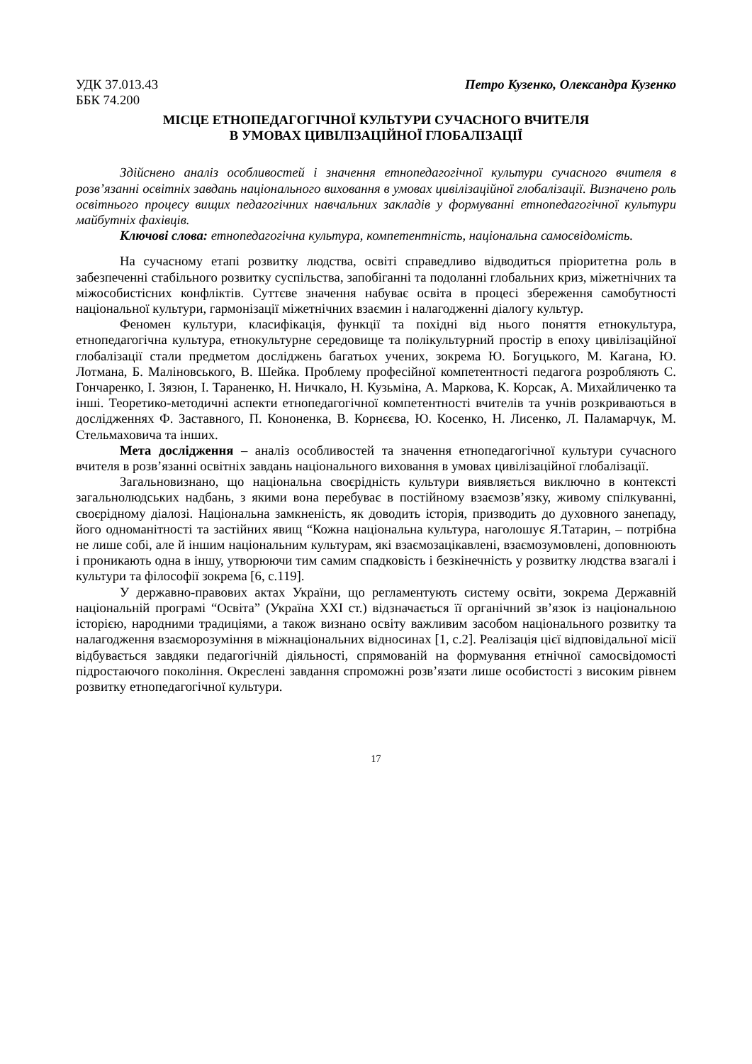УДК 37.013.43 Петро Кузенко, Олександра Кузенко
ББК 74.200
МІСЦЕ ЕТНОПЕДАГОГІЧНОЇ КУЛЬТУРИ СУЧАСНОГО ВЧИТЕЛЯ
В УМОВАХ ЦИВІЛІЗАЦІЙНОЇ ГЛОБАЛІЗАЦІЇ
Здійснено аналіз особливостей і значення етнопедагогічної культури сучасного вчителя в розв’язанні освітніх завдань національного виховання в умовах цивілізаційної глобалізації. Визначено роль освітнього процесу вищих педагогічних навчальних закладів у формуванні етнопедагогічної культури майбутніх фахівців.
Ключові слова: етнопедагогічна культура, компетентність, національна самосвідомість.
На сучасному етапі розвитку людства, освіті справедливо відводиться пріоритетна роль в забезпеченні стабільного розвитку суспільства, запобіганні та подоланні глобальних криз, міжетнічних та міжособистісних конфліктів. Суттєве значення набуває освіта в процесі збереження самобутності національної культури, гармонізації міжетнічних взаємин і налагодженні діалогу культур.
Феномен культури, класифікація, функції та похідні від нього поняття етнокультура, етнопедагогічна культура, етнокультурне середовище та полікультурний простір в епоху цивілізаційної глобалізації стали предметом досліджень багатьох учених, зокрема Ю. Богуцького, М. Кагана, Ю. Лотмана, Б. Маліновського, В. Шейка. Проблему професійної компетентності педагога розробляють С. Гончаренко, І. Зязюн, І. Тараненко, Н. Ничкало, Н. Кузьміна, А. Маркова, К. Корсак, А. Михайличенко та інші. Теоретико-методичні аспекти етнопедагогічної компетентності вчителів та учнів розкриваються в дослідженнях Ф. Заставного, П. Кононенка, В. Корнєєва, Ю. Косенко, Н. Лисенко, Л. Паламарчук, М. Стельмаховича та інших.
Мета дослідження – аналіз особливостей та значення етнопедагогічної культури сучасного вчителя в розв’язанні освітніх завдань національного виховання в умовах цивілізаційної глобалізації.
Загальновизнано, що національна своєрідність культури виявляється виключно в контексті загальнолюдських надбань, з якими вона перебуває в постійному взаємозв’язку, живому спілкуванні, своєрідному діалозі. Національна замкненість, як доводить історія, призводить до духовного занепаду, його одноманітності та застійних явищ “Кожна національна культура, наголошує Я.Татарин, – потрібна не лише собі, але й іншим національним культурам, які взаємозацікавлені, взаємозумовлені, доповнюють і проникають одна в іншу, утворюючи тим самим спадковість і безкінечність у розвитку людства взагалі і культури та філософії зокрема [6, с.119].
У державно-правових актах України, що регламентують систему освіти, зокрема Державній національній програмі “Освіта” (Україна XXI ст.) відзначається її органічний зв’язок із національною історією, народними традиціями, а також визнано освіту важливим засобом національного розвитку та налагодження взаєморозуміння в міжнаціональних відносинах [1, с.2]. Реалізація цієї відповідальної місії відбувається завдяки педагогічній діяльності, спрямованій на формування етнічної самосвідомості підростаючого покоління. Окреслені завдання спроможні розв’язати лише особистості з високим рівнем розвитку етнопедагогічної культури.
17